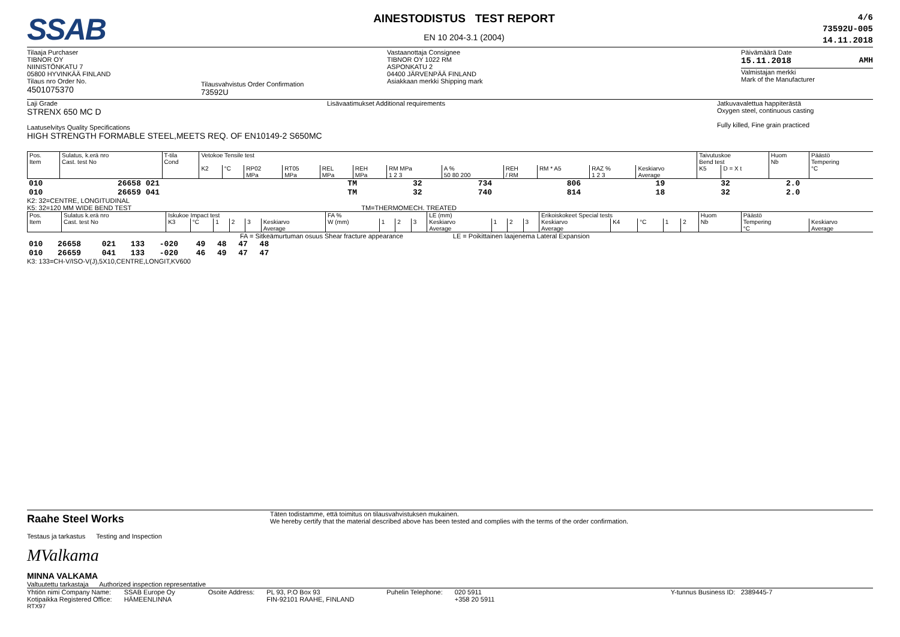SSAB
AINESTODISTUS TEST REPORT
EN 10 204-3.1 (2004)
4/6
73592U-005
14.11.2018
Tilaaja Purchaser
TIBNOR OY
NIINISTÖNKATU 7
05800 HYVINKÄÄ FINLAND
Tilaus nro Order No.
4501075370
Tilausvahvistus Order Confirmation
73592U
Vastaanottaja Consignee
TIBNOR OY 1022 RM
ASPONKATU 2
04400 JÄRVENPÄÄ FINLAND
Asiakkaan merkki Shipping mark
Päivämäärä Date
15.11.2018 AMH
Valmistajan merkki
Mark of the Manufacturer
Laji Grade
STRENX 650 MC D
Laatuselvitys Quality Specifications
HIGH STRENGTH FORMABLE STEEL,MEETS REQ. OF EN10149-2 S650MC
Lisävaatimukset Additional requirements Jatkuvavalettua happiterästä
Oxygen steel, continuous casting
Fully killed, Fine grain practiced
| Pos. Item | Sulatus, k.erä nro Cast. test No | T-tila Cond | Vetokoe Tensile test | | | | | | | | | | | | Taivutuskoe Bend test | | Huom Nb | Päästö Tempering °C |
| --- | --- | --- | --- | --- | --- | --- | --- | --- | --- | --- | --- | --- | --- | --- | --- | --- | --- | --- |
| | | | K2 | °C | RP02 MPa | RT05 MPa | REL MPa | REH MPa | RM MPa 1 2 3 | A % 50 80 200 | REH / RM | RM * A5 | RAZ % 1 2 3 | Keskiarvo Average | K5 | D = X t | | |
| 010 | 26658 021 | TM | 32 | 734 | 806 | 19 | 32 | 2.0 |
| 010 | 26659 041 | TM | 32 | 740 | 814 | 18 | 32 | 2.0 |
K2: 32=CENTRE, LONGITUDINAL
K5: 32=120 MM WIDE BEND TEST TM=THERMOMECH. TREATED
| Pos. Item | Sulatus k.erä nro Cast. test No | Iskukoe Impact test | | | | | | FA % | | | | LE (mm) | | | | Erikoiskokeet Special tests | | | | | Huom Nb | Päästö Tempering °C | |
| --- | --- | --- | --- | --- | --- | --- | --- | --- | --- | --- | --- | --- | --- | --- | --- | --- | --- | --- | --- | --- | --- | --- | --- |
| | | K3 | °C | 1 | 2 | 3 | Keskiarvo Average | W (mm) | 1 | 2 | 3 | Keskiarvo Average | 1 | 2 | 3 | Keskiarvo Average | K4 | °C | 1 | 2 | | | Keskiarvo Average |
FA = Sitkeämurtuman osuus Shear fracture appearance LE = Poikittainen laajenema Lateral Expansion
| 010 | 26658 | 021 | 133 | -020 | 49 | 48 | 47 | 48 |
| 010 | 26659 | 041 | 133 | -020 | 46 | 49 | 47 | 47 |
K3: 133=CH-V/ISO-V(J),5X10,CENTRE,LONGIT,KV600
Raahe Steel Works
Testaus ja tarkastus Testing and Inspection
MValkama
MINNA VALKAMA
Valtuutettu tarkastaja Authorized inspection representative
Täten todistamme, että toimitus on tilausvahvistuksen mukainen.
We hereby certify that the material described above has been tested and complies with the terms of the order confirmation.
Yhtiön nimi Company Name:
Kotipaikka Registered Office:
SSAB Europe Oy
HÄMEENLINNA
Osoite Address: PL 93, P.O Box 93
FIN-92101 RAAHE, FINLAND
Puhelin Telephone: 020 5911
+358 20 5911
Y-tunnus Business ID: 2389445-7
RTX97